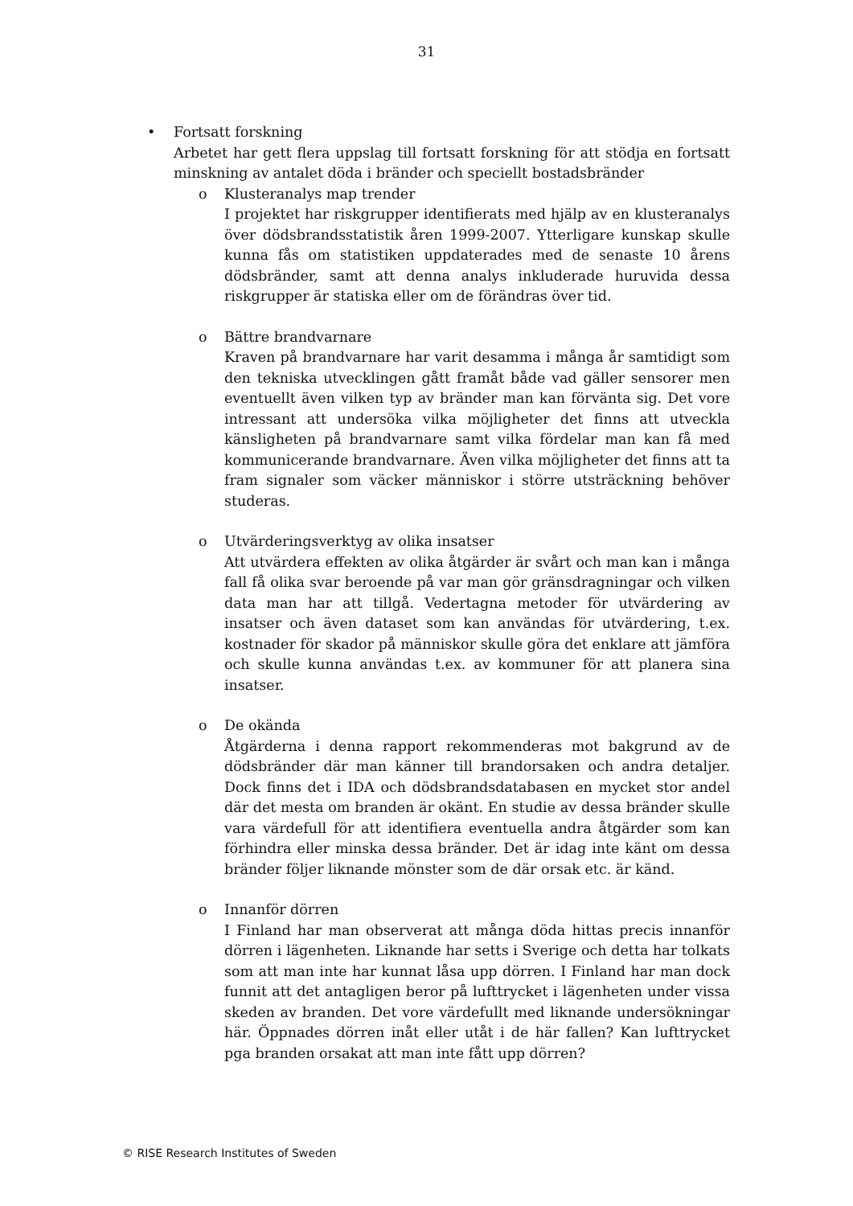31
• Fortsatt forskning
Arbetet har gett flera uppslag till fortsatt forskning för att stödja en fortsatt minskning av antalet döda i bränder och speciellt bostadsbränder
o Klusteranalys map trender
I projektet har riskgrupper identifierats med hjälp av en klusteranalys över dödsbrandsstatistik åren 1999-2007. Ytterligare kunskap skulle kunna fås om statistiken uppdaterades med de senaste 10 årens dödsbränder, samt att denna analys inkluderade huruvida dessa riskgrupper är statiska eller om de förändras över tid.
o Bättre brandvarnare
Kraven på brandvarnare har varit desamma i många år samtidigt som den tekniska utvecklingen gått framåt både vad gäller sensorer men eventuellt även vilken typ av bränder man kan förvänta sig. Det vore intressant att undersöka vilka möjligheter det finns att utveckla känsligheten på brandvarnare samt vilka fördelar man kan få med kommunicerande brandvarnare. Även vilka möjligheter det finns att ta fram signaler som väcker människor i större utsträckning behöver studeras.
o Utvärderingsverktyg av olika insatser
Att utvärdera effekten av olika åtgärder är svårt och man kan i många fall få olika svar beroende på var man gör gränsdragningar och vilken data man har att tillgå. Vedertagna metoder för utvärdering av insatser och även dataset som kan användas för utvärdering, t.ex. kostnader för skador på människor skulle göra det enklare att jämföra och skulle kunna användas t.ex. av kommuner för att planera sina insatser.
o De okända
Åtgärderna i denna rapport rekommenderas mot bakgrund av de dödsbränder där man känner till brandorsaken och andra detaljer. Dock finns det i IDA och dödsbrandsdatabasen en mycket stor andel där det mesta om branden är okänt. En studie av dessa bränder skulle vara värdefull för att identifiera eventuella andra åtgärder som kan förhindra eller minska dessa bränder. Det är idag inte känt om dessa bränder följer liknande mönster som de där orsak etc. är känd.
o Innanför dörren
I Finland har man observerat att många döda hittas precis innanför dörren i lägenheten. Liknande har setts i Sverige och detta har tolkats som att man inte har kunnat låsa upp dörren. I Finland har man dock funnit att det antagligen beror på lufttrycket i lägenheten under vissa skeden av branden. Det vore värdefullt med liknande undersökningar här. Öppnades dörren inåt eller utåt i de här fallen? Kan lufttrycket pga branden orsakat att man inte fått upp dörren?
© RISE Research Institutes of Sweden